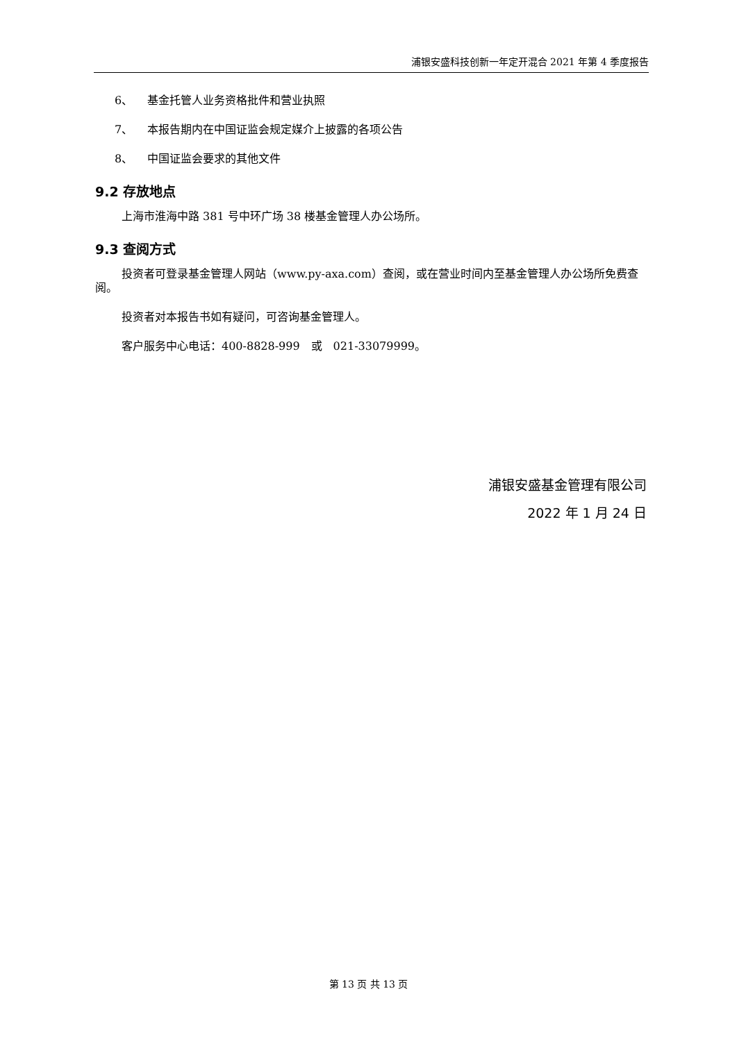浦银安盛科技创新一年定开混合 2021 年第 4 季度报告
6、 基金托管人业务资格批件和营业执照
7、 本报告期内在中国证监会规定媒介上披露的各项公告
8、 中国证监会要求的其他文件
9.2 存放地点
上海市淮海中路 381 号中环广场 38 楼基金管理人办公场所。
9.3 查阅方式
投资者可登录基金管理人网站（www.py-axa.com）查阅，或在营业时间内至基金管理人办公场所免费查阅。
投资者对本报告书如有疑问，可咨询基金管理人。
客户服务中心电话：400-8828-999　或　021-33079999。
浦银安盛基金管理有限公司
2022 年 1 月 24 日
第 13 页 共 13 页